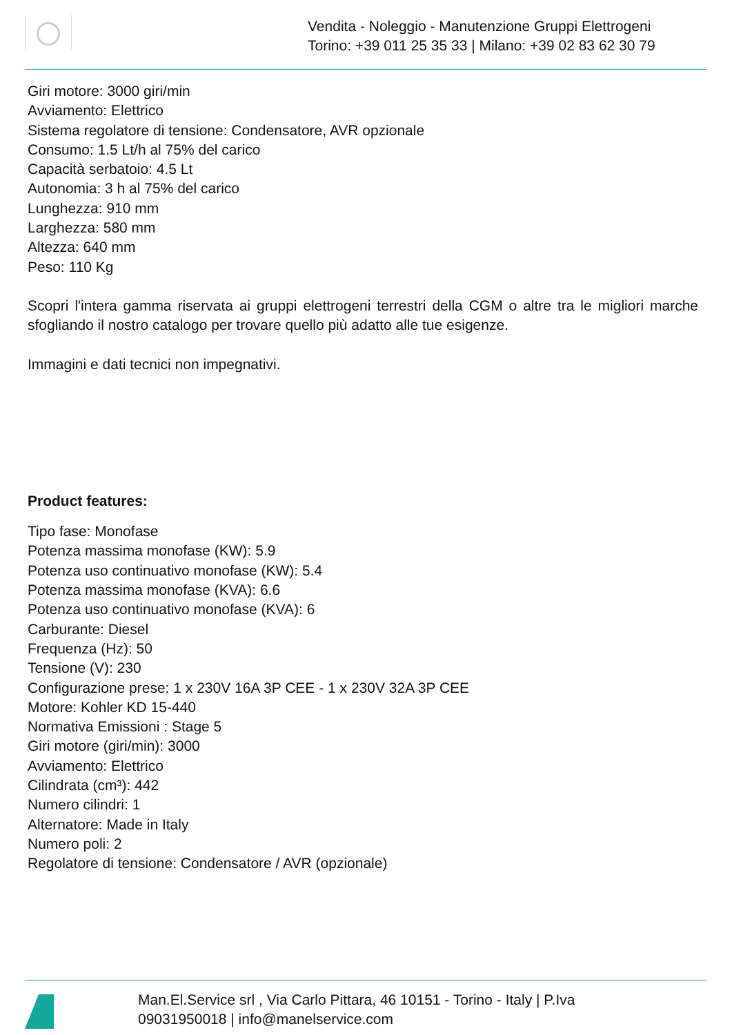Vendita - Noleggio - Manutenzione Gruppi Elettrogeni
Torino: +39 011 25 35 33 | Milano: +39 02 83 62 30 79
Giri motore: 3000 giri/min
Avviamento: Elettrico
Sistema regolatore di tensione: Condensatore, AVR opzionale
Consumo: 1.5 Lt/h al 75% del carico
Capacità serbatoio: 4.5 Lt
Autonomia: 3 h al 75% del carico
Lunghezza: 910 mm
Larghezza: 580 mm
Altezza: 640 mm
Peso: 110 Kg
Scopri l'intera gamma riservata ai gruppi elettrogeni terrestri della CGM o altre tra le migliori marche sfogliando il nostro catalogo per trovare quello più adatto alle tue esigenze.
Immagini e dati tecnici non impegnativi.
Product features:
Tipo fase: Monofase
Potenza massima monofase (KW): 5.9
Potenza uso continuativo monofase (KW): 5.4
Potenza massima monofase (KVA): 6.6
Potenza uso continuativo monofase (KVA): 6
Carburante: Diesel
Frequenza (Hz): 50
Tensione (V): 230
Configurazione prese: 1 x 230V 16A 3P CEE - 1 x 230V 32A 3P CEE
Motore: Kohler KD 15-440
Normativa Emissioni : Stage 5
Giri motore (giri/min): 3000
Avviamento: Elettrico
Cilindrata (cm³): 442
Numero cilindri: 1
Alternatore: Made in Italy
Numero poli: 2
Regolatore di tensione: Condensatore / AVR (opzionale)
Man.El.Service srl , Via Carlo Pittara, 46 10151 - Torino - Italy | P.Iva
09031950018 | info@manelservice.com